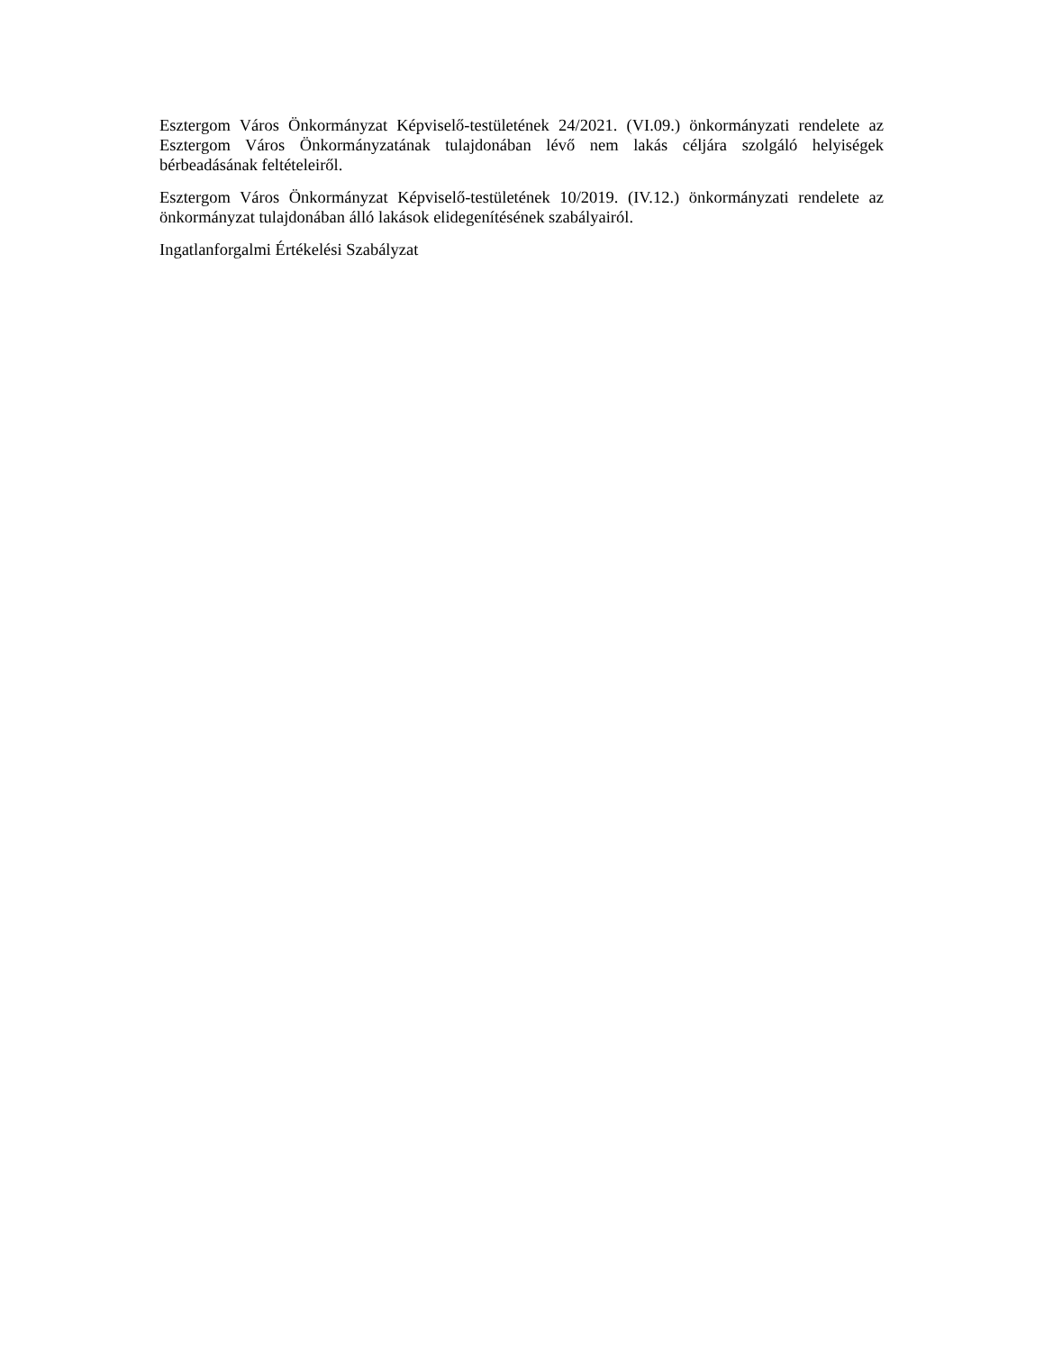Esztergom Város Önkormányzat Képviselő-testületének 24/2021. (VI.09.) önkormányzati rendelete az Esztergom Város Önkormányzatának tulajdonában lévő nem lakás céljára szolgáló helyiségek bérbeadásának feltételeiről.
Esztergom Város Önkormányzat Képviselő-testületének 10/2019. (IV.12.) önkormányzati rendelete az önkormányzat tulajdonában álló lakások elidegenítésének szabályairól.
Ingatlanforgalmi Értékelési Szabályzat